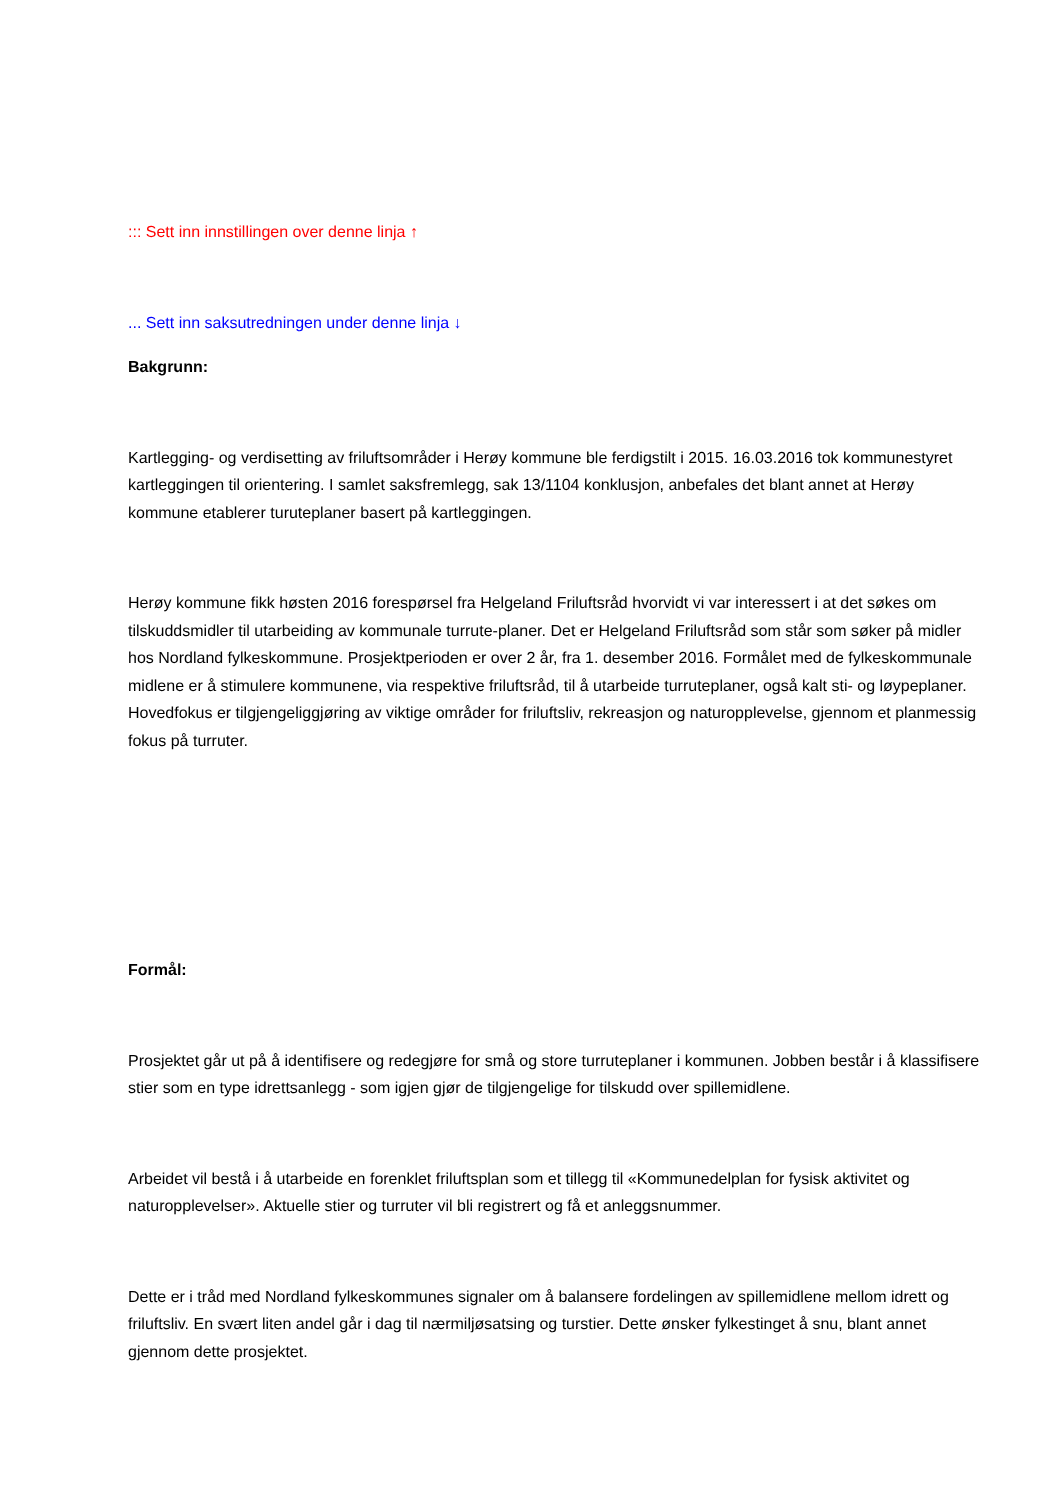::: Sett inn innstillingen over denne linja ↑
... Sett inn saksutredningen under denne linja ↓
Bakgrunn:
Kartlegging- og verdisetting av friluftsområder i Herøy kommune ble ferdigstilt i 2015. 16.03.2016 tok kommunestyret kartleggingen til orientering. I samlet saksfremlegg, sak 13/1104 konklusjon, anbefales det blant annet at Herøy kommune etablerer turuteplaner basert på kartleggingen.
Herøy kommune fikk høsten 2016 forespørsel fra Helgeland Friluftsråd hvorvidt vi var interessert i at det søkes om tilskuddsmidler til utarbeiding av kommunale turrute-planer. Det er Helgeland Friluftsråd som står som søker på midler hos Nordland fylkeskommune. Prosjektperioden er over 2 år, fra 1. desember 2016. Formålet med de fylkeskommunale midlene er å stimulere kommunene, via respektive friluftsråd, til å utarbeide turruteplaner, også kalt sti- og løypeplaner. Hovedfokus er tilgjengeliggjøring av viktige områder for friluftsliv, rekreasjon og naturopplevelse, gjennom et planmessig fokus på turruter.
Formål:
Prosjektet går ut på å identifisere og redegjøre for små og store turruteplaner i kommunen. Jobben består i å klassifisere stier som en type idrettsanlegg - som igjen gjør de tilgjengelige for tilskudd over spillemidlene.
Arbeidet vil bestå i å utarbeide en forenklet friluftsplan som et tillegg til «Kommunedelplan for fysisk aktivitet og naturopplevelser». Aktuelle stier og turruter vil bli registrert og få et anleggsnummer.
Dette er i tråd med Nordland fylkeskommunes signaler om å balansere fordelingen av spillemidlene mellom idrett og friluftsliv. En svært liten andel går i dag til nærmiljøsatsing og turstier. Dette ønsker fylkestinget å snu, blant annet gjennom dette prosjektet.